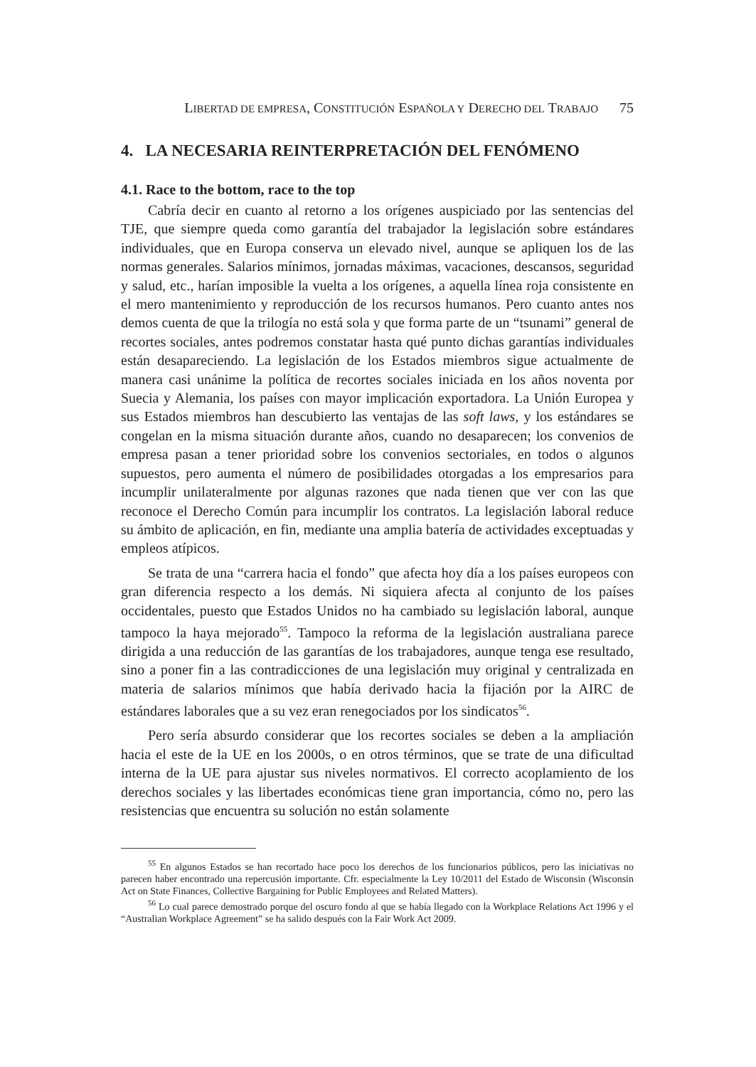LIBERTAD DE EMPRESA, CONSTITUCIÓN ESPAÑOLA Y DERECHO DEL TRABAJO 75
4. LA NECESARIA REINTERPRETACIÓN DEL FENÓMENO
4.1. Race to the bottom, race to the top
Cabría decir en cuanto al retorno a los orígenes auspiciado por las sentencias del TJE, que siempre queda como garantía del trabajador la legislación sobre estándares individuales, que en Europa conserva un elevado nivel, aunque se apliquen los de las normas generales. Salarios mínimos, jornadas máximas, vacaciones, descansos, seguridad y salud, etc., harían imposible la vuelta a los orígenes, a aquella línea roja consistente en el mero mantenimiento y reproducción de los recursos humanos. Pero cuanto antes nos demos cuenta de que la trilogía no está sola y que forma parte de un “tsunami” general de recortes sociales, antes podremos constatar hasta qué punto dichas garantías individuales están desapareciendo. La legislación de los Estados miembros sigue actualmente de manera casi unánime la política de recortes sociales iniciada en los años noventa por Suecia y Alemania, los países con mayor implicación exportadora. La Unión Europea y sus Estados miembros han descubierto las ventajas de las soft laws, y los estándares se congelan en la misma situación durante años, cuando no desaparecen; los convenios de empresa pasan a tener prioridad sobre los convenios sectoriales, en todos o algunos supuestos, pero aumenta el número de posibilidades otorgadas a los empresarios para incumplir unilateralmente por algunas razones que nada tienen que ver con las que reconoce el Derecho Común para incumplir los contratos. La legislación laboral reduce su ámbito de aplicación, en fin, mediante una amplia batería de actividades exceptuadas y empleos atípicos.
Se trata de una “carrera hacia el fondo” que afecta hoy día a los países europeos con gran diferencia respecto a los demás. Ni siquiera afecta al conjunto de los países occidentales, puesto que Estados Unidos no ha cambiado su legislación laboral, aunque tampoco la haya mejorado<sup>55</sup>. Tampoco la reforma de la legislación australiana parece dirigida a una reducción de las garantías de los trabajadores, aunque tenga ese resultado, sino a poner fin a las contradicciones de una legislación muy original y centralizada en materia de salarios mínimos que había derivado hacia la fijación por la AIRC de estándares laborales que a su vez eran renegociados por los sindicatos<sup>56</sup>.
Pero sería absurdo considerar que los recortes sociales se deben a la ampliación hacia el este de la UE en los 2000s, o en otros términos, que se trate de una dificultad interna de la UE para ajustar sus niveles normativos. El correcto acoplamiento de los derechos sociales y las libertades económicas tiene gran importancia, cómo no, pero las resistencias que encuentra su solución no están solamente
<sup>55</sup> En algunos Estados se han recortado hace poco los derechos de los funcionarios públicos, pero las iniciativas no parecen haber encontrado una repercusión importante. Cfr. especialmente la Ley 10/2011 del Estado de Wisconsin (Wisconsin Act on State Finances, Collective Bargaining for Public Employees and Related Matters).
<sup>56</sup> Lo cual parece demostrado porque del oscuro fondo al que se había llegado con la Workplace Relations Act 1996 y el “Australian Workplace Agreement” se ha salido después con la Fair Work Act 2009.